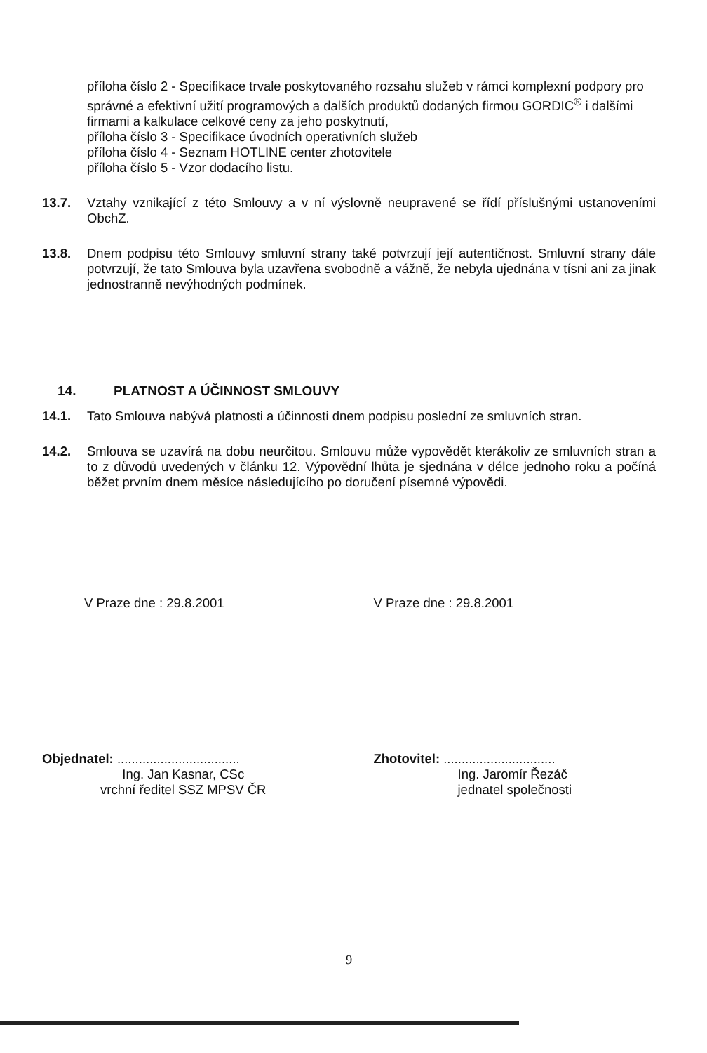příloha číslo 2 - Specifikace trvale poskytovaného rozsahu služeb v rámci komplexní podpory pro správné a efektivní užití programových a dalších produktů dodaných firmou GORDIC<sup>®</sup> i dalšími firmami a kalkulace celkové ceny za jeho poskytnutí,
příloha číslo 3 - Specifikace úvodních operativních služeb
příloha číslo 4 - Seznam HOTLINE center zhotovitele
příloha číslo 5 - Vzor dodacího listu.
13.7. Vztahy vznikající z této Smlouvy a v ní výslovně neupravené se řídí příslušnými ustanoveními ObchZ.
13.8. Dnem podpisu této Smlouvy smluvní strany také potvrzují její autentičnost. Smluvní strany dále potvrzují, že tato Smlouva byla uzavřena svobodně a vážně, že nebyla ujednána v tísni ani za jinak jednostranně nevýhodných podmínek.
14. PLATNOST A ÚČINNOST SMLOUVY
14.1. Tato Smlouva nabývá platnosti a účinnosti dnem podpisu poslední ze smluvních stran.
14.2. Smlouva se uzavírá na dobu neurčitou. Smlouvu může vypovědět kterákoliv ze smluvních stran a to z důvodů uvedených v článku 12. Výpovědní lhůta je sjednána v délce jednoho roku a počíná běžet prvním dnem měsíce následujícího po doručení písemné výpovědi.
V Praze dne : 29.8.2001
Objednatel: ..................................
Ing. Jan Kasnar, CSc
vrchní ředitel SSZ MPSV ČR
V Praze dne : 29.8.2001
Zhotovitel: ...............................
Ing. Jaromír Řezáč
jednatel společnosti
9